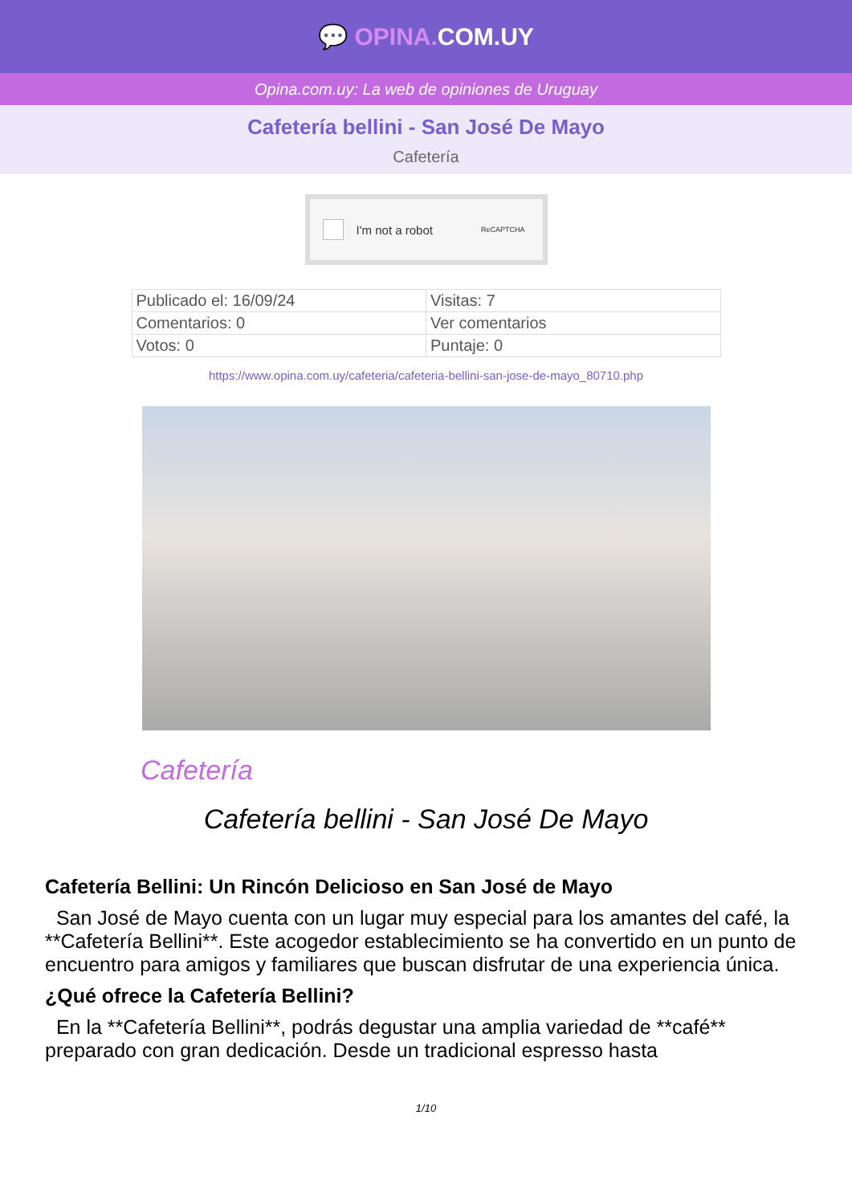💬 OPINA. COM.UY
Opina.com.uy: La web de opiniones de Uruguay
Cafetería bellini - San José De Mayo
Cafetería
I'm not a robot ReCAPTCHA
| Publicado el: 16/09/24 | Visitas: 7 |
| Comentarios: 0 | Ver comentarios |
| Votos: 0 | Puntaje: 0 |
https://www.opina.com.uy/cafeteria/cafeteria-bellini-san-jose-de-mayo_80710.php
Cafetería
Cafetería bellini - San José De Mayo
Cafetería Bellini: Un Rincón Delicioso en San José de Mayo
San José de Mayo cuenta con un lugar muy especial para los amantes del café, la **Cafetería Bellini**. Este acogedor establecimiento se ha convertido en un punto de encuentro para amigos y familiares que buscan disfrutar de una experiencia única.
¿Qué ofrece la Cafetería Bellini?
En la **Cafetería Bellini**, podrás degustar una amplia variedad de **café** preparado con gran dedicación. Desde un tradicional espresso hasta
1/10